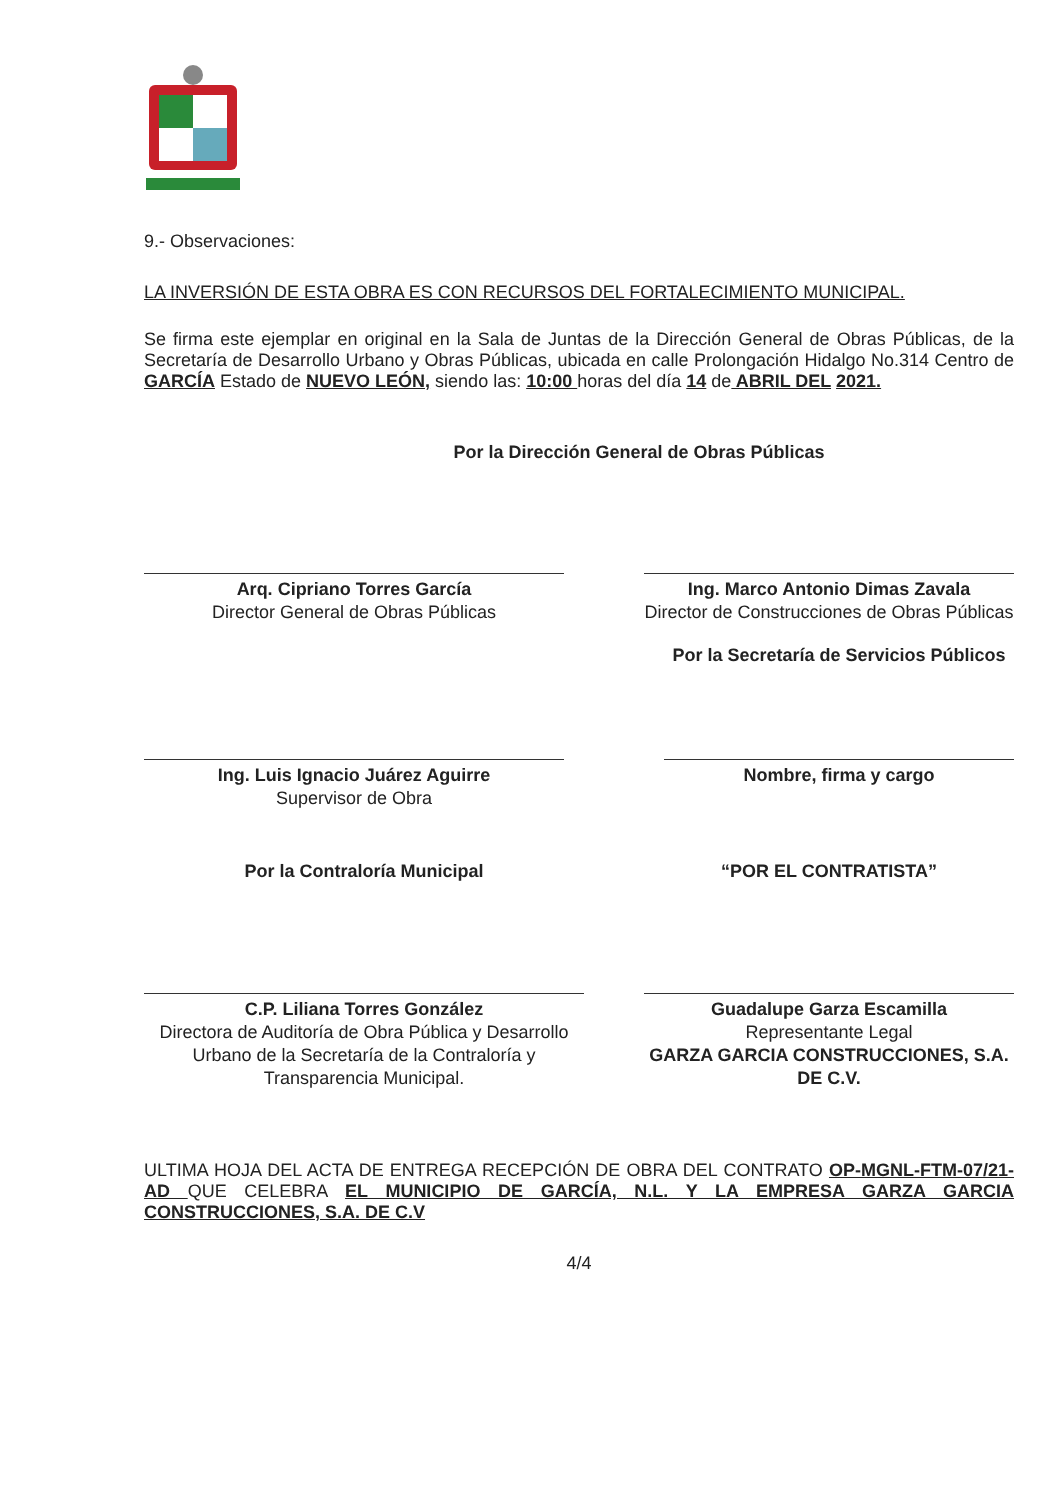9.- Observaciones:
LA INVERSIÓN DE ESTA OBRA ES CON RECURSOS DEL FORTALECIMIENTO MUNICIPAL.
Se firma este ejemplar en original en la Sala de Juntas de la Dirección General de Obras Públicas, de la Secretaría de Desarrollo Urbano y Obras Públicas, ubicada en calle Prolongación Hidalgo No.314 Centro de GARCÍA Estado de NUEVO LEÓN, siendo las: 10:00 horas del día 14 de ABRIL DEL 2021.
Por la Dirección General de Obras Públicas
Arq. Cipriano Torres García
Director General de Obras Públicas
Ing. Marco Antonio Dimas Zavala
Director de Construcciones de Obras Públicas
Ing. Luis Ignacio Juárez Aguirre
Supervisor de Obra
Por la Secretaría de Servicios Públicos
Nombre, firma y cargo
Por la Contraloría Municipal
C.P. Liliana Torres González
Directora de Auditoría de Obra Pública y Desarrollo Urbano de la Secretaría de la Contraloría y Transparencia Municipal.
“POR EL CONTRATISTA”
Guadalupe Garza Escamilla
Representante Legal
GARZA GARCIA CONSTRUCCIONES, S.A. DE C.V.
ULTIMA HOJA DEL ACTA DE ENTREGA RECEPCIÓN DE OBRA DEL CONTRATO OP-MGNL-FTM-07/21-AD QUE CELEBRA EL MUNICIPIO DE GARCÍA, N.L. Y LA EMPRESA GARZA GARCIA CONSTRUCCIONES, S.A. DE C.V
4/4